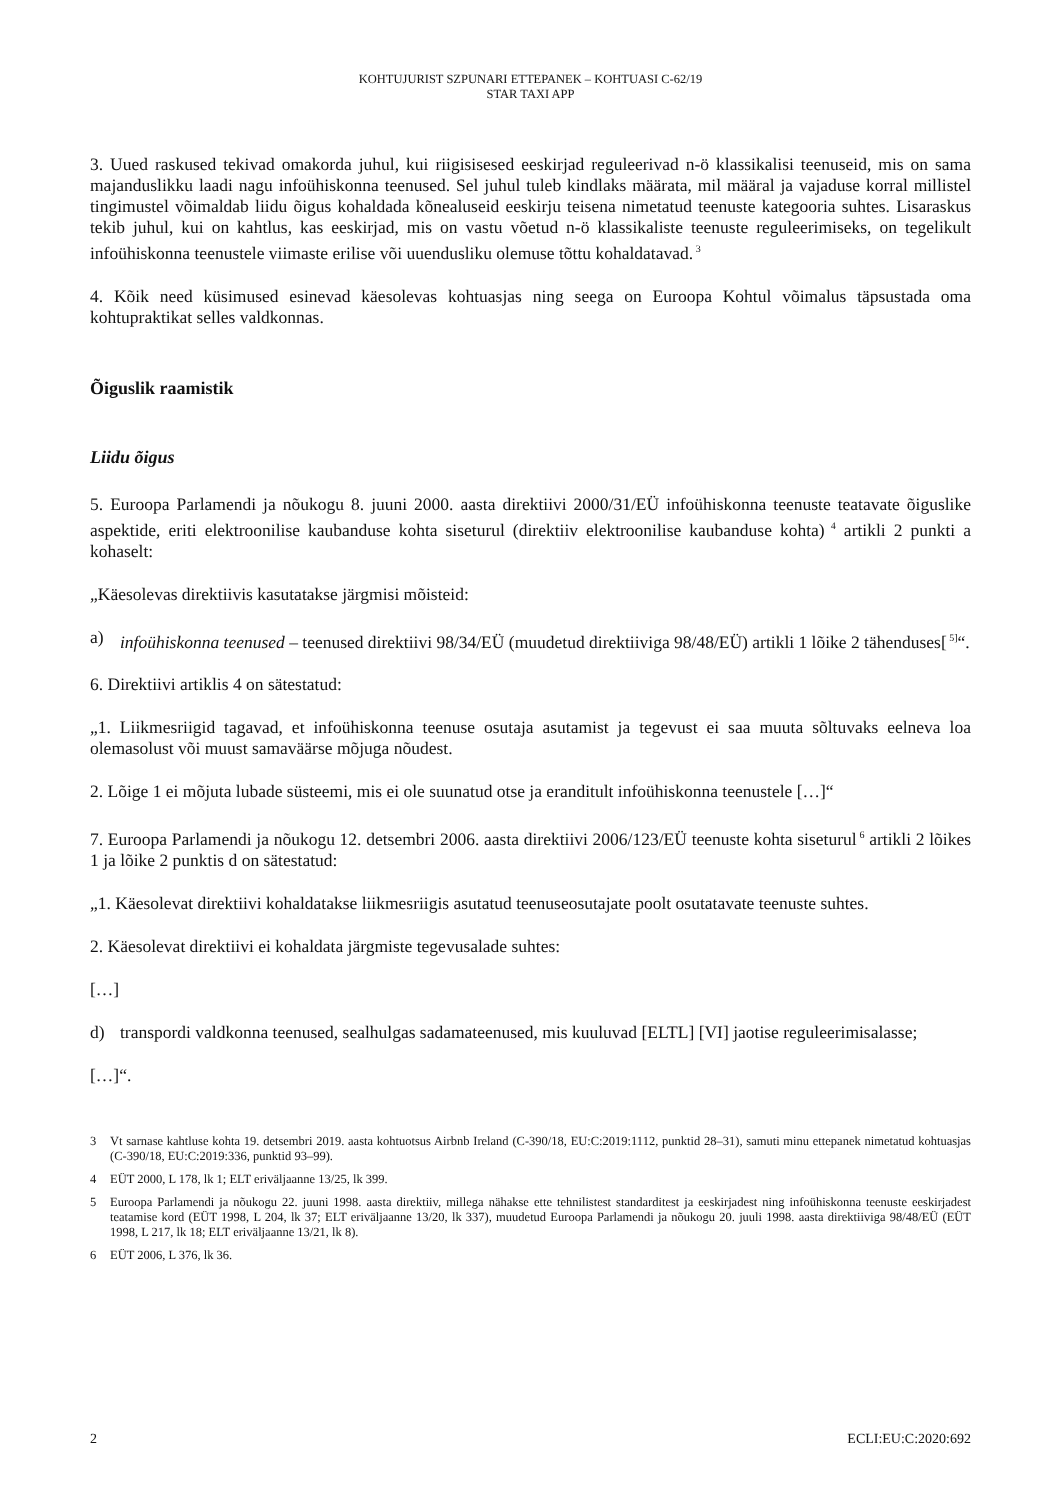KOHTUJURIST SZPUNARI ETTEPANEK – KOHTUASI C-62/19
STAR TAXI APP
3. Uued raskused tekivad omakorda juhul, kui riigisisesed eeskirjad reguleerivad n-ö klassikalisi teenuseid, mis on sama majanduslikku laadi nagu infoühiskonna teenused. Sel juhul tuleb kindlaks määrata, mil määral ja vajaduse korral millistel tingimustel võimaldab liidu õigus kohaldada kõnealuseid eeskirju teisena nimetatud teenuste kategooria suhtes. Lisaraskus tekib juhul, kui on kahtlus, kas eeskirjad, mis on vastu võetud n-ö klassikaliste teenuste reguleerimiseks, on tegelikult infoühiskonna teenustele viimaste erilise või uuendusliku olemuse tõttu kohaldatavad.<sup>3</sup>
4. Kõik need küsimused esinevad käesolevas kohtuasjas ning seega on Euroopa Kohtul võimalus täpsustada oma kohtupraktikat selles valdkonnas.
Õiguslik raamistik
Liidu õigus
5. Euroopa Parlamendi ja nõukogu 8. juuni 2000. aasta direktiivi 2000/31/EÜ infoühiskonna teenuste teatavate õiguslike aspektide, eriti elektroonilise kaubanduse kohta siseturul (direktiiv elektroonilise kaubanduse kohta)<sup>4</sup> artikli 2 punkti a kohaselt:
„Käesolevas direktiivis kasutatakse järgmisi mõisteid:
a) infoühiskonna teenused – teenused direktiivi 98/34/EÜ (muudetud direktiiviga 98/48/EÜ) artikli 1 lõike 2 tähenduses[<sup>5]</sup>“.
6. Direktiivi artiklis 4 on sätestatud:
„1. Liikmesriigid tagavad, et infoühiskonna teenuse osutaja asutamist ja tegevust ei saa muuta sõltuvaks eelneva loa olemasolust või muust samaväärse mõjuga nõudest.
2. Lõige 1 ei mõjuta lubade süsteemi, mis ei ole suunatud otse ja eranditult infoühiskonna teenustele […]“
7. Euroopa Parlamendi ja nõukogu 12. detsembri 2006. aasta direktiivi 2006/123/EÜ teenuste kohta siseturul<sup>6</sup> artikli 2 lõikes 1 ja lõike 2 punktis d on sätestatud:
„1. Käesolevat direktiivi kohaldatakse liikmesriigis asutatud teenuseosutajate poolt osutatavate teenuste suhtes.
2. Käesolevat direktiivi ei kohaldata järgmiste tegevusalade suhtes:
[…]
d) transpordi valdkonna teenused, sealhulgas sadamateenused, mis kuuluvad [ELTL] [VI] jaotise reguleerimisalasse;
[…]“.
3 Vt sarnase kahtluse kohta 19. detsembri 2019. aasta kohtuotsus Airbnb Ireland (C-390/18, EU:C:2019:1112, punktid 28–31), samuti minu ettepanek nimetatud kohtuasjas (C-390/18, EU:C:2019:336, punktid 93–99).
4 EÜT 2000, L 178, lk 1; ELT eriväljaanne 13/25, lk 399.
5 Euroopa Parlamendi ja nõukogu 22. juuni 1998. aasta direktiiv, millega nähakse ette tehnilistest standarditest ja eeskirjadest ning infoühiskonna teenuste eeskirjadest teatamise kord (EÜT 1998, L 204, lk 37; ELT eriväljaanne 13/20, lk 337), muudetud Euroopa Parlamendi ja nõukogu 20. juuli 1998. aasta direktiiviga 98/48/EÜ (EÜT 1998, L 217, lk 18; ELT eriväljaanne 13/21, lk 8).
6 EÜT 2006, L 376, lk 36.
2 ECLI:EU:C:2020:692